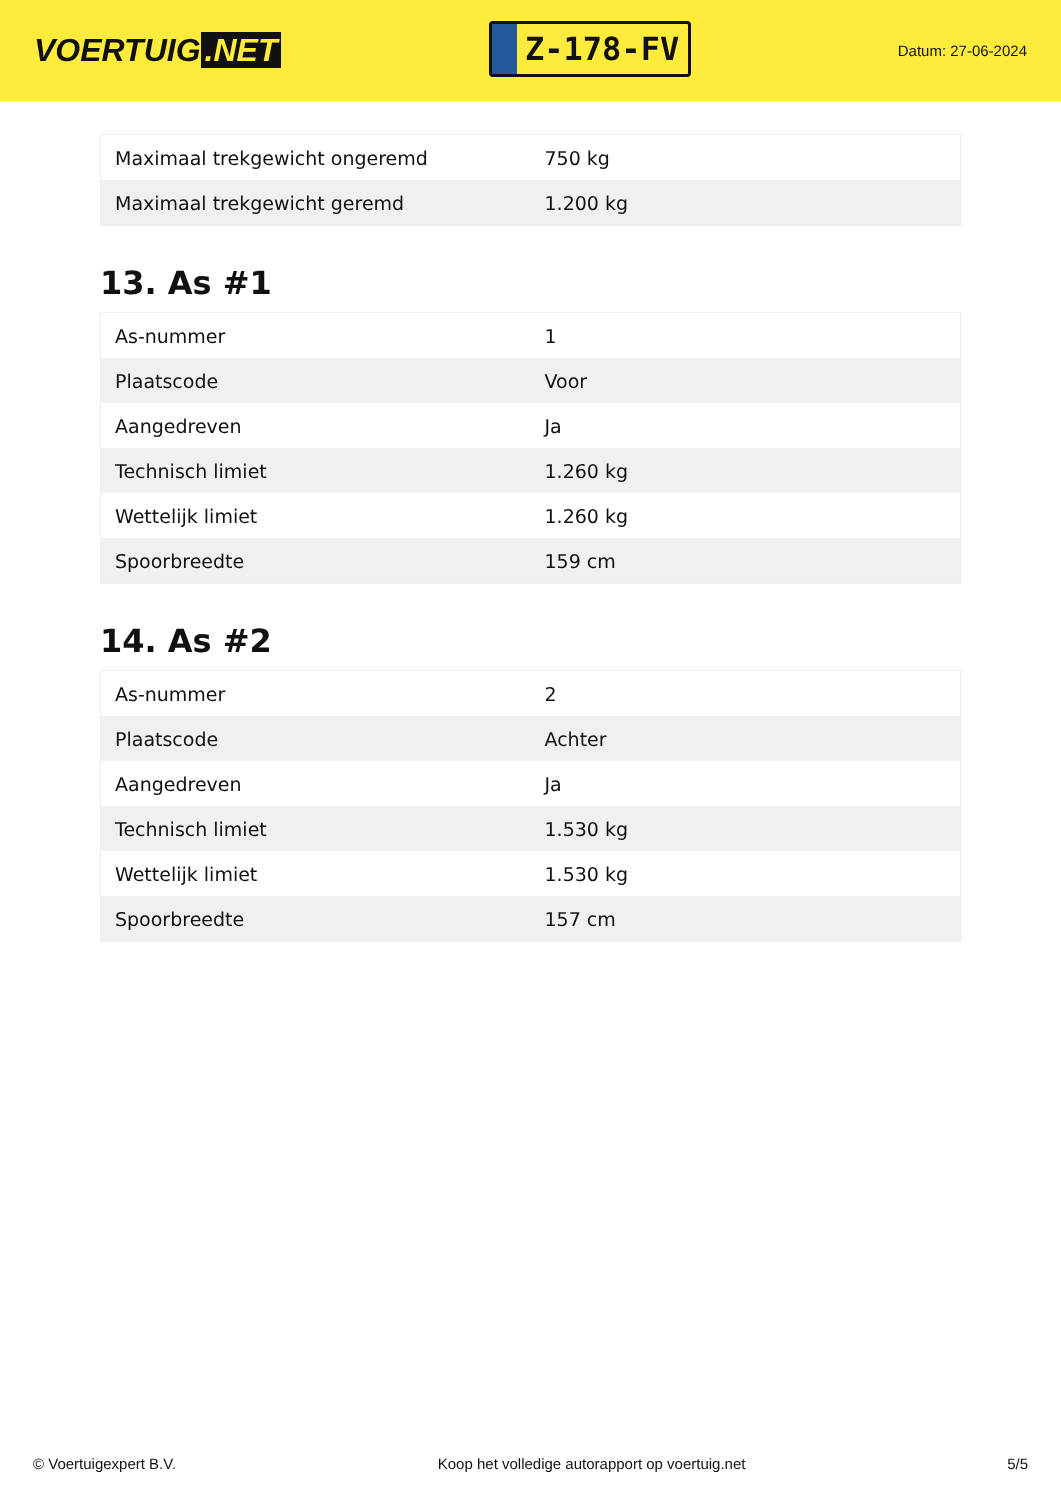VOERTUIG.NET
Z-178-FV
Datum: 27-06-2024
| Maximaal trekgewicht ongeremd | 750 kg |
| Maximaal trekgewicht geremd | 1.200 kg |
13. As #1
| As-nummer | 1 |
| Plaatscode | Voor |
| Aangedreven | Ja |
| Technisch limiet | 1.260 kg |
| Wettelijk limiet | 1.260 kg |
| Spoorbreedte | 159 cm |
14. As #2
| As-nummer | 2 |
| Plaatscode | Achter |
| Aangedreven | Ja |
| Technisch limiet | 1.530 kg |
| Wettelijk limiet | 1.530 kg |
| Spoorbreedte | 157 cm |
© Voertuigexpert B.V. Koop het volledige autorapport op voertuig.net 5/5